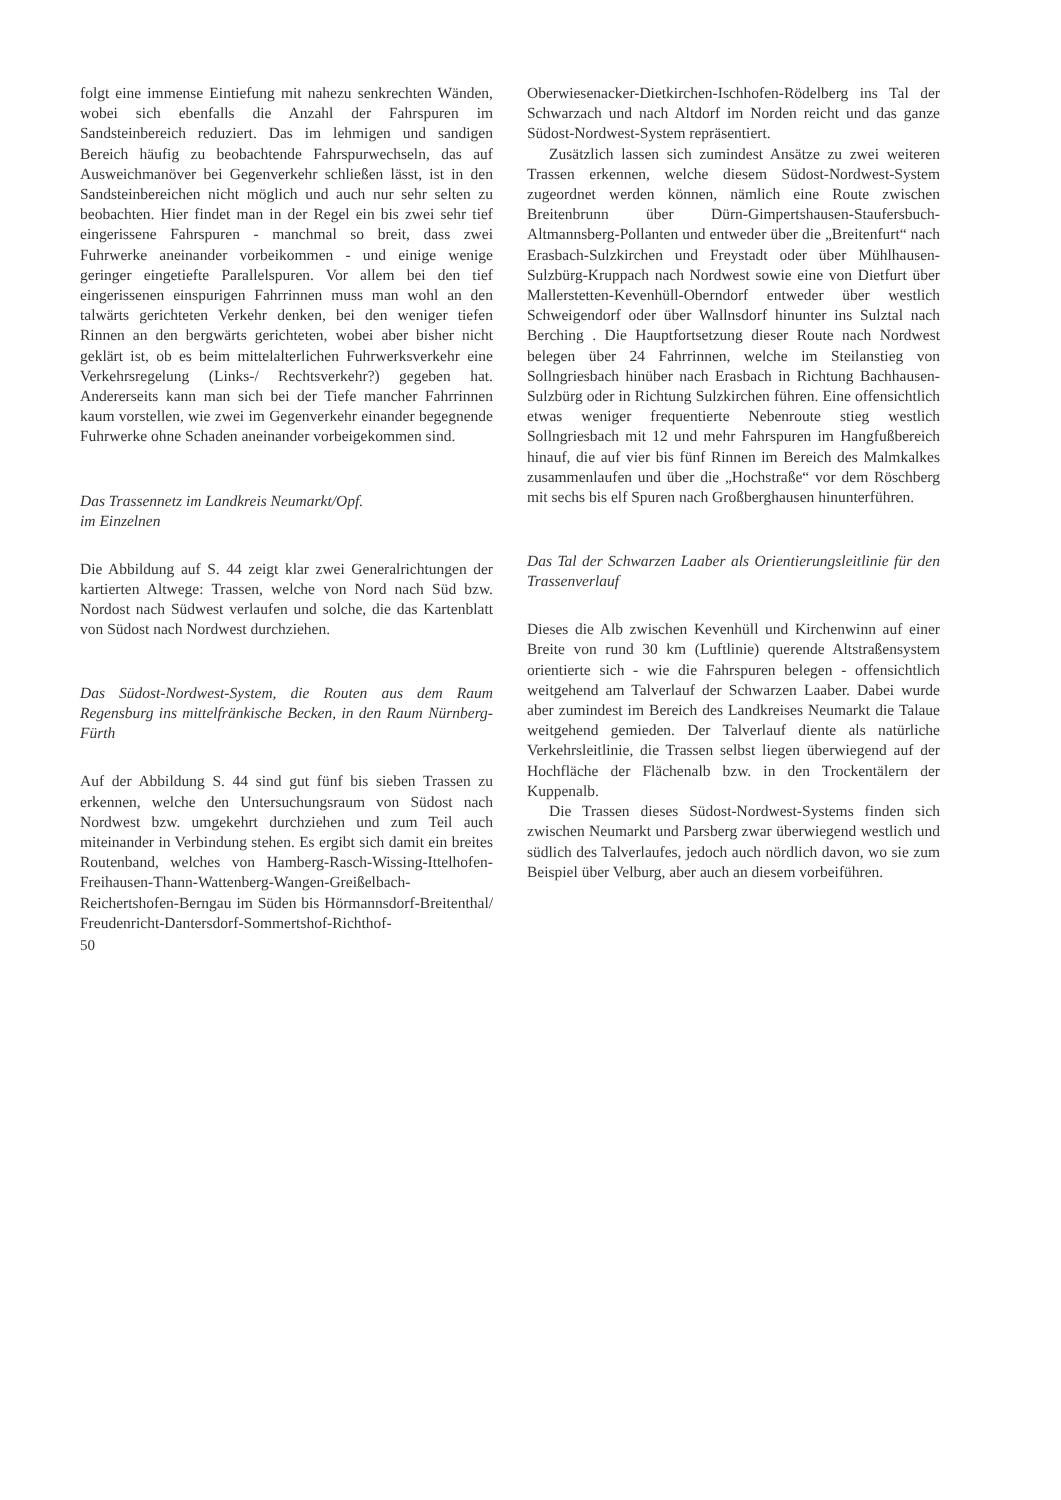folgt eine immense Eintiefung mit nahezu senkrechten Wänden, wobei sich ebenfalls die Anzahl der Fahrspuren im Sandsteinbereich reduziert. Das im lehmigen und sandigen Bereich häufig zu beobachtende Fahrspurwechseln, das auf Ausweichmanöver bei Gegenverkehr schließen lässt, ist in den Sandsteinbereichen nicht möglich und auch nur sehr selten zu beobachten. Hier findet man in der Regel ein bis zwei sehr tief eingerissene Fahrspuren - manchmal so breit, dass zwei Fuhrwerke aneinander vorbeikommen - und einige wenige geringer eingetiefte Parallelspuren. Vor allem bei den tief eingerissenen einspurigen Fahrrinnen muss man wohl an den talwärts gerichteten Verkehr denken, bei den weniger tiefen Rinnen an den bergwärts gerichteten, wobei aber bisher nicht geklärt ist, ob es beim mittelalterlichen Fuhrwerksverkehr eine Verkehrsregelung (Links-/ Rechtsverkehr?) gegeben hat. Andererseits kann man sich bei der Tiefe mancher Fahrrinnen kaum vorstellen, wie zwei im Gegenverkehr einander begegnende Fuhrwerke ohne Schaden aneinander vorbeigekommen sind.
Das Trassennetz im Landkreis Neumarkt/Opf.
im Einzelnen
Die Abbildung auf S. 44 zeigt klar zwei Generalrichtungen der kartierten Altwege: Trassen, welche von Nord nach Süd bzw. Nordost nach Südwest verlaufen und solche, die das Kartenblatt von Südost nach Nordwest durchziehen.
Das Südost-Nordwest-System, die Routen aus dem Raum Regensburg ins mittelfränkische Becken, in den Raum Nürnberg-Fürth
Auf der Abbildung S. 44 sind gut fünf bis sieben Trassen zu erkennen, welche den Untersuchungsraum von Südost nach Nordwest bzw. umgekehrt durchziehen und zum Teil auch miteinander in Verbindung stehen. Es ergibt sich damit ein breites Routenband, welches von Hamberg-Rasch-Wissing-Ittelhofen-Freihausen-Thann-Wattenberg-Wangen-Greißelbach-Reichertshofen-Berngau im Süden bis Hörmannsdorf-Breitenthal/ Freudenricht-Dantersdorf-Sommertshof-Richthof-
Oberwiesenacker-Dietkirchen-Ischhofen-Rödelberg ins Tal der Schwarzach und nach Altdorf im Norden reicht und das ganze Südost-Nordwest-System repräsentiert.
Zusätzlich lassen sich zumindest Ansätze zu zwei weiteren Trassen erkennen, welche diesem Südost-Nordwest-System zugeordnet werden können, nämlich eine Route zwischen Breitenbrunn über Dürn-Gimpertshausen-Staufersbuch-Altmannsberg-Pollanten und entweder über die „Breitenfurt“ nach Erasbach-Sulzkirchen und Freystadt oder über Mühlhausen-Sulzbürg-Kruppach nach Nordwest sowie eine von Dietfurt über Mallerstetten-Kevenhüll-Oberndorf entweder über westlich Schweigendorf oder über Wallnsdorf hinunter ins Sulztal nach Berching . Die Hauptfortsetzung dieser Route nach Nordwest belegen über 24 Fahrrinnen, welche im Steilanstieg von Sollngriesbach hinüber nach Erasbach in Richtung Bachhausen-Sulzbürg oder in Richtung Sulzkirchen führen. Eine offensichtlich etwas weniger frequentierte Nebenroute stieg westlich Sollngriesbach mit 12 und mehr Fahrspuren im Hangfußbereich hinauf, die auf vier bis fünf Rinnen im Bereich des Malmkalkes zusammenlaufen und über die „Hochstraße“ vor dem Röschberg mit sechs bis elf Spuren nach Großberghausen hinunterführen.
Das Tal der Schwarzen Laaber als Orientierungsleitlinie für den Trassenverlauf
Dieses die Alb zwischen Kevenhüll und Kirchenwinn auf einer Breite von rund 30 km (Luftlinie) querende Altstraßensystem orientierte sich - wie die Fahrspuren belegen - offensichtlich weitgehend am Talverlauf der Schwarzen Laaber. Dabei wurde aber zumindest im Bereich des Landkreises Neumarkt die Talaue weitgehend gemieden. Der Talverlauf diente als natürliche Verkehrsleitlinie, die Trassen selbst liegen überwiegend auf der Hochfläche der Flächenalb bzw. in den Trockentälern der Kuppenalb.
Die Trassen dieses Südost-Nordwest-Systems finden sich zwischen Neumarkt und Parsberg zwar überwiegend westlich und südlich des Talverlaufes, jedoch auch nördlich davon, wo sie zum Beispiel über Velburg, aber auch an diesem vorbeiführen.
50